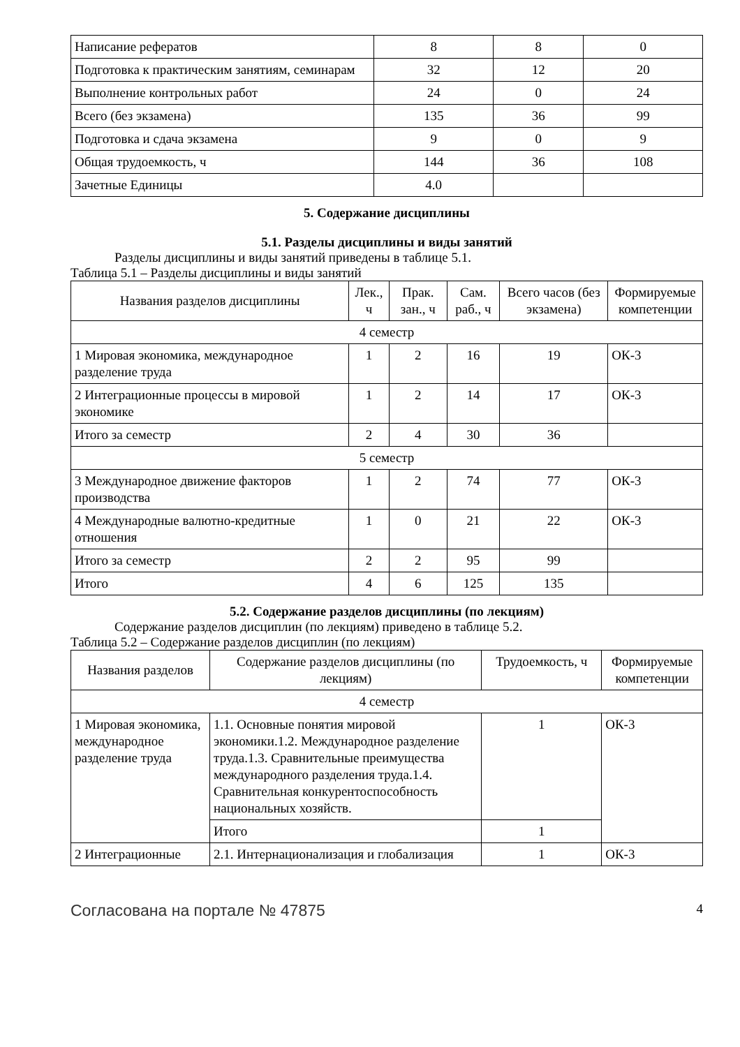| Написание рефератов | 8 | 8 | 0 |
| Подготовка к практическим занятиям, семинарам | 32 | 12 | 20 |
| Выполнение контрольных работ | 24 | 0 | 24 |
| Всего (без экзамена) | 135 | 36 | 99 |
| Подготовка и сдача экзамена | 9 | 0 | 9 |
| Общая трудоемкость, ч | 144 | 36 | 108 |
| Зачетные Единицы | 4.0 | | |
5. Содержание дисциплины
5.1. Разделы дисциплины и виды занятий
Разделы дисциплины и виды занятий приведены в таблице 5.1.
Таблица 5.1 – Разделы дисциплины и виды занятий
| Названия разделов дисциплины | Лек., ч | Прак. зан., ч | Сам. раб., ч | Всего часов (без экзамена) | Формируемые компетенции |
| --- | --- | --- | --- | --- | --- |
| 4 семестр | | | | | |
| 1 Мировая экономика, международное разделение труда | 1 | 2 | 16 | 19 | ОК-3 |
| 2 Интеграционные процессы в мировой экономике | 1 | 2 | 14 | 17 | ОК-3 |
| Итого за семестр | 2 | 4 | 30 | 36 | |
| 5 семестр | | | | | |
| 3 Международное движение факторов производства | 1 | 2 | 74 | 77 | ОК-3 |
| 4 Международные валютно-кредитные отношения | 1 | 0 | 21 | 22 | ОК-3 |
| Итого за семестр | 2 | 2 | 95 | 99 | |
| Итого | 4 | 6 | 125 | 135 | |
5.2. Содержание разделов дисциплины (по лекциям)
Содержание разделов дисциплин (по лекциям) приведено в таблице 5.2.
Таблица 5.2 – Содержание разделов дисциплин (по лекциям)
| Названия разделов | Содержание разделов дисциплины (по лекциям) | Трудоемкость, ч | Формируемые компетенции |
| --- | --- | --- | --- |
| 4 семестр | | | |
| 1 Мировая экономика, международное разделение труда | 1.1. Основные понятия мировой экономики.1.2. Международное разделение труда.1.3. Сравнительные преимущества международного разделения труда.1.4. Сравнительная конкурентоспособность национальных хозяйств. | 1 | ОК-3 |
| | Итого | 1 | |
| 2 Интеграционные | 2.1. Интернационализация и глобализация | 1 | ОК-3 |
Согласована на портале № 47875 4